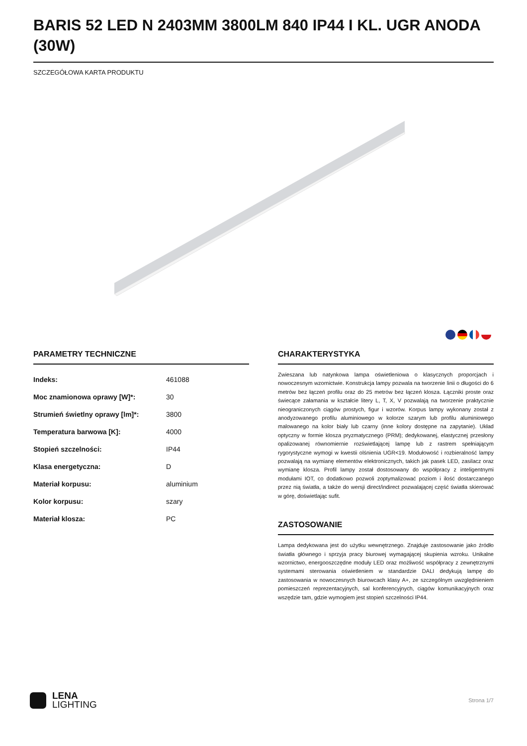BARIS 52 LED N 2403MM 3800LM 840 IP44 I KL. UGR ANODA (30W)
SZCZEGÓŁOWA KARTA PRODUKTU
PARAMETRY TECHNICZNE
| Indeks: | 461088 |
| Moc znamionowa oprawy [W]*: | 30 |
| Strumień świetlny oprawy [lm]*: | 3800 |
| Temperatura barwowa [K]: | 4000 |
| Stopień szczelności: | IP44 |
| Klasa energetyczna: | D |
| Materiał korpusu: | aluminium |
| Kolor korpusu: | szary |
| Materiał klosza: | PC |
CHARAKTERYSTYKA
Zwieszana lub natynkowa lampa oświetleniowa o klasycznych proporcjach i nowoczesnym wzornictwie. Konstrukcja lampy pozwala na tworzenie linii o długości do 6 metrów bez łączeń profilu oraz do 25 metrów bez łączeń klosza. Łączniki proste oraz świecące załamania w kształcie litery L, T, X, V pozwalają na tworzenie praktycznie nieograniczonych ciągów prostych, figur i wzorów. Korpus lampy wykonany został z anodyzowanego profilu aluminiowego w kolorze szarym lub profilu aluminiowego malowanego na kolor biały lub czarny (inne kolory dostępne na zapytanie). Układ optyczny w formie klosza pryzmatycznego (PRM); dedykowanej, elastycznej przesłony opalizowanej równomiernie rozświetlającej lampę lub z rastrem spełniającym rygorystyczne wymogi w kwestii olśnienia UGR<19. Modułowość i rozbieralność lampy pozwalają na wymianę elementów elektronicznych, takich jak pasek LED, zasilacz oraz wymianę klosza. Profil lampy został dostosowany do współpracy z inteligentnymi modułami IOT, co dodatkowo pozwoli zoptymalizować poziom i ilość dostarczanego przez nią światła, a także do wersji direct/indirect pozwalającej część światła skierować w górę, doświetlając sufit.
ZASTOSOWANIE
Lampa dedykowana jest do użytku wewnętrznego. Znajduje zastosowanie jako źródło światła głównego i sprzyja pracy biurowej wymagającej skupienia wzroku. Unikalne wzornictwo, energooszczędne moduły LED oraz możliwość współpracy z zewnętrznymi systemami sterowania oświetleniem w standardzie DALI dedykują lampę do zastosowania w nowoczesnych biurowcach klasy A+, ze szczególnym uwzględnieniem pomieszczeń reprezentacyjnych, sal konferencyjnych, ciągów komunikacyjnych oraz wszędzie tam, gdzie wymogiem jest stopień szczelności IP44.
LENA
LIGHTING
Strona 1/7